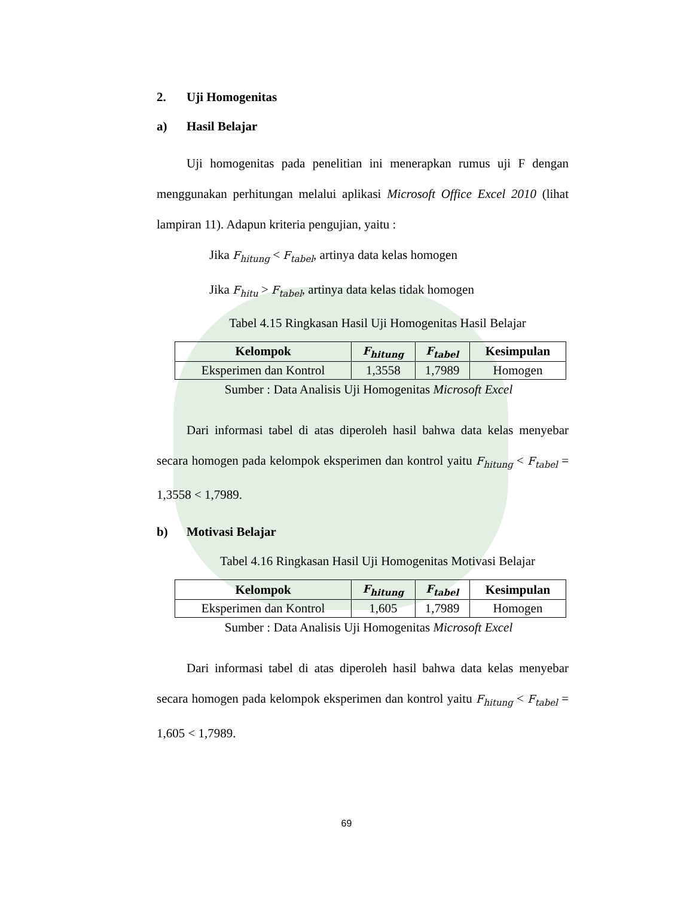2. Uji Homogenitas
a) Hasil Belajar
Uji homogenitas pada penelitian ini menerapkan rumus uji F dengan menggunakan perhitungan melalui aplikasi Microsoft Office Excel 2010 (lihat lampiran 11). Adapun kriteria pengujian, yaitu :
Jika F<sub>hitung</sub> < F<sub>tabel</sub>, artinya data kelas homogen
Jika F<sub>hitu</sub> > F<sub>tabel</sub>, artinya data kelas tidak homogen
Tabel 4.15 Ringkasan Hasil Uji Homogenitas Hasil Belajar
| Kelompok | F<sub>hitung</sub> | F<sub>tabel</sub> | Kesimpulan |
| --- | --- | --- | --- |
| Eksperimen dan Kontrol | 1,3558 | 1,7989 | Homogen |
Sumber : Data Analisis Uji Homogenitas Microsoft Excel
Dari informasi tabel di atas diperoleh hasil bahwa data kelas menyebar secara homogen pada kelompok eksperimen dan kontrol yaitu F<sub>hitung</sub> < F<sub>tabel</sub> = 1,3558 < 1,7989.
b) Motivasi Belajar
Tabel 4.16 Ringkasan Hasil Uji Homogenitas Motivasi Belajar
| Kelompok | F<sub>hitung</sub> | F<sub>tabel</sub> | Kesimpulan |
| --- | --- | --- | --- |
| Eksperimen dan Kontrol | 1,605 | 1,7989 | Homogen |
Sumber : Data Analisis Uji Homogenitas Microsoft Excel
Dari informasi tabel di atas diperoleh hasil bahwa data kelas menyebar secara homogen pada kelompok eksperimen dan kontrol yaitu F<sub>hitung</sub> < F<sub>tabel</sub> = 1,605 < 1,7989.
69